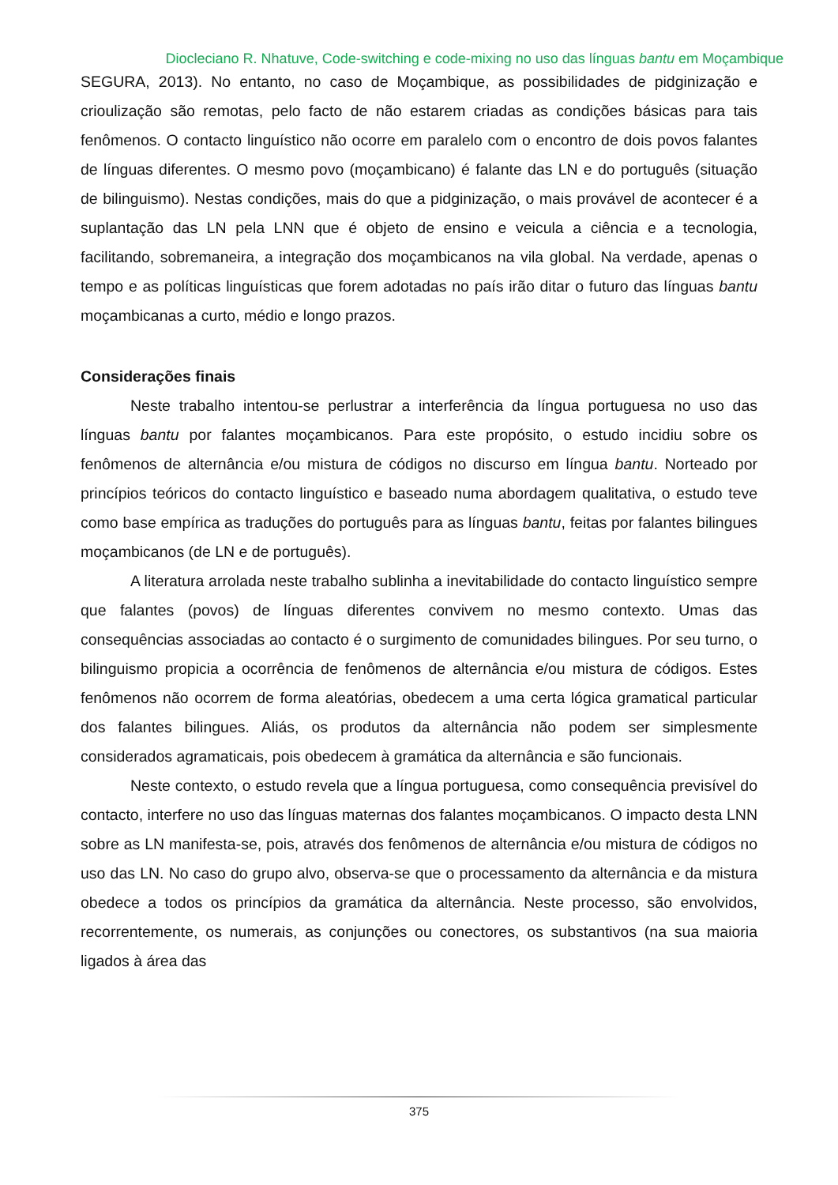Diocleciano R. Nhatuve, Code-switching e code-mixing no uso das línguas bantu em Moçambique
SEGURA, 2013). No entanto, no caso de Moçambique, as possibilidades de pidginização e crioulização são remotas, pelo facto de não estarem criadas as condições básicas para tais fenômenos. O contacto linguístico não ocorre em paralelo com o encontro de dois povos falantes de línguas diferentes. O mesmo povo (moçambicano) é falante das LN e do português (situação de bilinguismo). Nestas condições, mais do que a pidginização, o mais provável de acontecer é a suplantação das LN pela LNN que é objeto de ensino e veicula a ciência e a tecnologia, facilitando, sobremaneira, a integração dos moçambicanos na vila global. Na verdade, apenas o tempo e as políticas linguísticas que forem adotadas no país irão ditar o futuro das línguas bantu moçambicanas a curto, médio e longo prazos.
Considerações finais
Neste trabalho intentou-se perlustrar a interferência da língua portuguesa no uso das línguas bantu por falantes moçambicanos. Para este propósito, o estudo incidiu sobre os fenômenos de alternância e/ou mistura de códigos no discurso em língua bantu. Norteado por princípios teóricos do contacto linguístico e baseado numa abordagem qualitativa, o estudo teve como base empírica as traduções do português para as línguas bantu, feitas por falantes bilingues moçambicanos (de LN e de português).
A literatura arrolada neste trabalho sublinha a inevitabilidade do contacto linguístico sempre que falantes (povos) de línguas diferentes convivem no mesmo contexto. Umas das consequências associadas ao contacto é o surgimento de comunidades bilingues. Por seu turno, o bilinguismo propicia a ocorrência de fenômenos de alternância e/ou mistura de códigos. Estes fenômenos não ocorrem de forma aleatórias, obedecem a uma certa lógica gramatical particular dos falantes bilingues. Aliás, os produtos da alternância não podem ser simplesmente considerados agramaticais, pois obedecem à gramática da alternância e são funcionais.
Neste contexto, o estudo revela que a língua portuguesa, como consequência previsível do contacto, interfere no uso das línguas maternas dos falantes moçambicanos. O impacto desta LNN sobre as LN manifesta-se, pois, através dos fenômenos de alternância e/ou mistura de códigos no uso das LN. No caso do grupo alvo, observa-se que o processamento da alternância e da mistura obedece a todos os princípios da gramática da alternância. Neste processo, são envolvidos, recorrentemente, os numerais, as conjunções ou conectores, os substantivos (na sua maioria ligados à área das
375